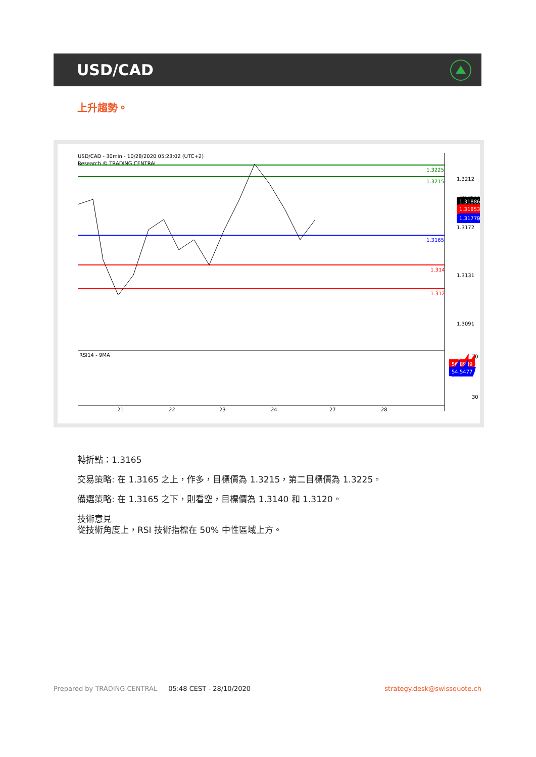USD/CAD
上升趨勢。
USD/CAD - 30min - 10/28/2020 05:23:02 (UTC+2)
Research © TRADING CENTRAL
RSI14 - 9MA
1.3225
1.3215
1.3165
1.314
1.312
1.3212
1.3172
1.3131
1.3091
1.31886
1.31853
1.31778
70
30
56.8989
54.5477
21
22
23
24
27
28
轉折點：1.3165
交易策略: 在 1.3165 之上，作多，目標價為 1.3215，第二目標價為 1.3225。
備選策略: 在 1.3165 之下，則看空，目標價為 1.3140 和 1.3120。
技術意見
從技術角度上，RSI 技術指標在 50% 中性區域上方。
Prepared by TRADING CENTRAL 05:48 CEST - 28/10/2020 strategy.desk@swissquote.ch